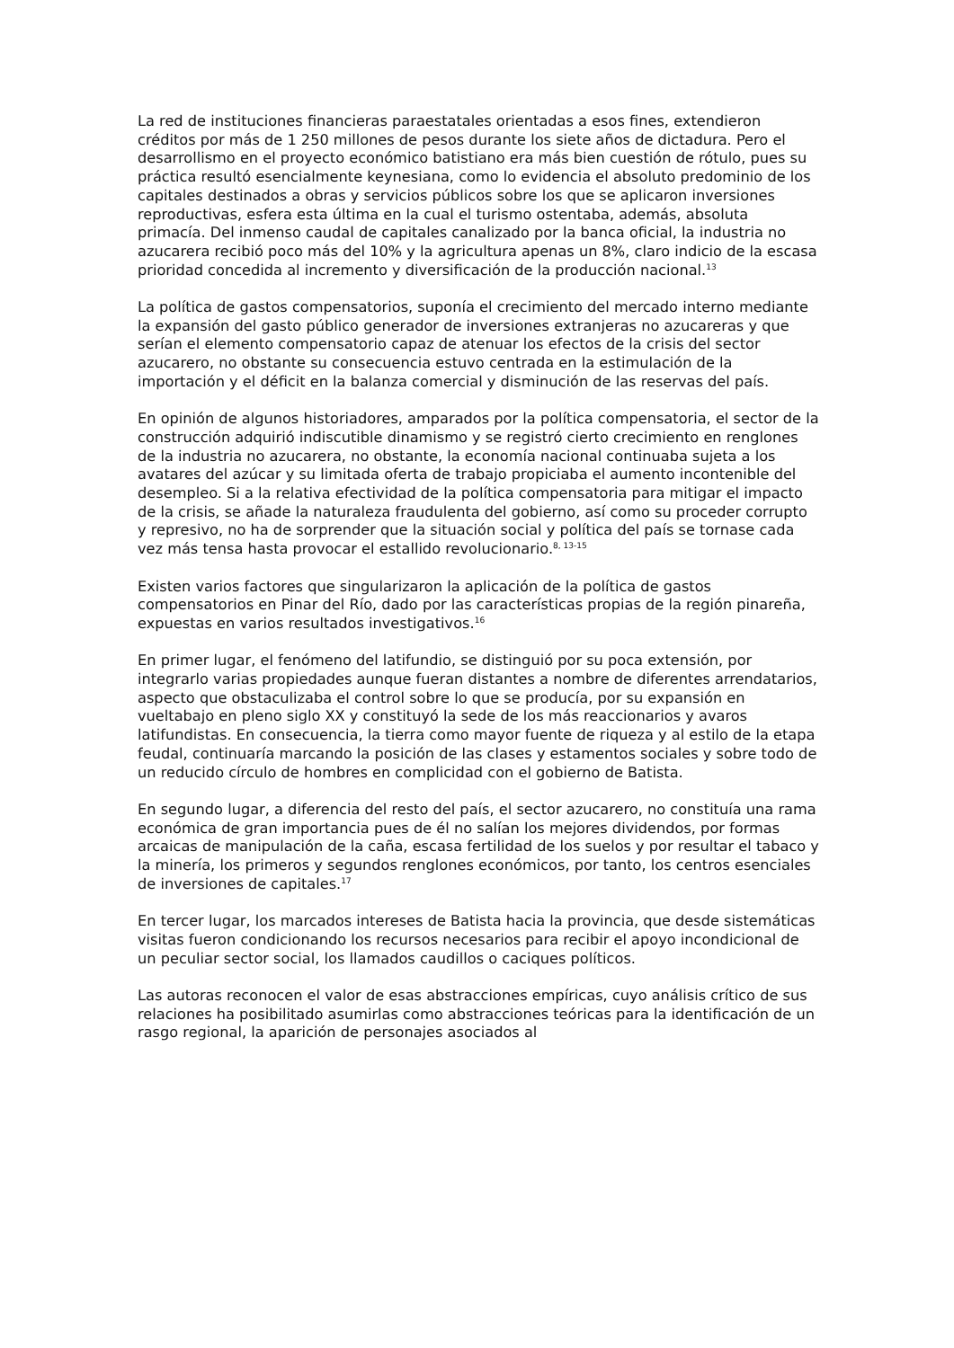La red de instituciones financieras paraestatales orientadas a esos fines, extendieron créditos por más de 1 250 millones de pesos durante los siete años de dictadura. Pero el desarrollismo en el proyecto económico batistiano era más bien cuestión de rótulo, pues su práctica resultó esencialmente keynesiana, como lo evidencia el absoluto predominio de los capitales destinados a obras y servicios públicos sobre los que se aplicaron inversiones reproductivas, esfera esta última en la cual el turismo ostentaba, además, absoluta primacía. Del inmenso caudal de capitales canalizado por la banca oficial, la industria no azucarera recibió poco más del 10% y la agricultura apenas un 8%, claro indicio de la escasa prioridad concedida al incremento y diversificación de la producción nacional.<sup>13</sup>
La política de gastos compensatorios, suponía el crecimiento del mercado interno mediante la expansión del gasto público generador de inversiones extranjeras no azucareras y que serían el elemento compensatorio capaz de atenuar los efectos de la crisis del sector azucarero, no obstante su consecuencia estuvo centrada en la estimulación de la importación y el déficit en la balanza comercial y disminución de las reservas del país.
En opinión de algunos historiadores, amparados por la política compensatoria, el sector de la construcción adquirió indiscutible dinamismo y se registró cierto crecimiento en renglones de la industria no azucarera, no obstante, la economía nacional continuaba sujeta a los avatares del azúcar y su limitada oferta de trabajo propiciaba el aumento incontenible del desempleo. Si a la relativa efectividad de la política compensatoria para mitigar el impacto de la crisis, se añade la naturaleza fraudulenta del gobierno, así como su proceder corrupto y represivo, no ha de sorprender que la situación social y política del país se tornase cada vez más tensa hasta provocar el estallido revolucionario.<sup>8, 13-15</sup>
Existen varios factores que singularizaron la aplicación de la política de gastos compensatorios en Pinar del Río, dado por las características propias de la región pinareña, expuestas en varios resultados investigativos.<sup>16</sup>
En primer lugar, el fenómeno del latifundio, se distinguió por su poca extensión, por integrarlo varias propiedades aunque fueran distantes a nombre de diferentes arrendatarios, aspecto que obstaculizaba el control sobre lo que se producía, por su expansión en vueltabajo en pleno siglo XX y constituyó la sede de los más reaccionarios y avaros latifundistas. En consecuencia, la tierra como mayor fuente de riqueza y al estilo de la etapa feudal, continuaría marcando la posición de las clases y estamentos sociales y sobre todo de un reducido círculo de hombres en complicidad con el gobierno de Batista.
En segundo lugar, a diferencia del resto del país, el sector azucarero, no constituía una rama económica de gran importancia pues de él no salían los mejores dividendos, por formas arcaicas de manipulación de la caña, escasa fertilidad de los suelos y por resultar el tabaco y la minería, los primeros y segundos renglones económicos, por tanto, los centros esenciales de inversiones de capitales.<sup>17</sup>
En tercer lugar, los marcados intereses de Batista hacia la provincia, que desde sistemáticas visitas fueron condicionando los recursos necesarios para recibir el apoyo incondicional de un peculiar sector social, los llamados caudillos o caciques políticos.
Las autoras reconocen el valor de esas abstracciones empíricas, cuyo análisis crítico de sus relaciones ha posibilitado asumirlas como abstracciones teóricas para la identificación de un rasgo regional, la aparición de personajes asociados al